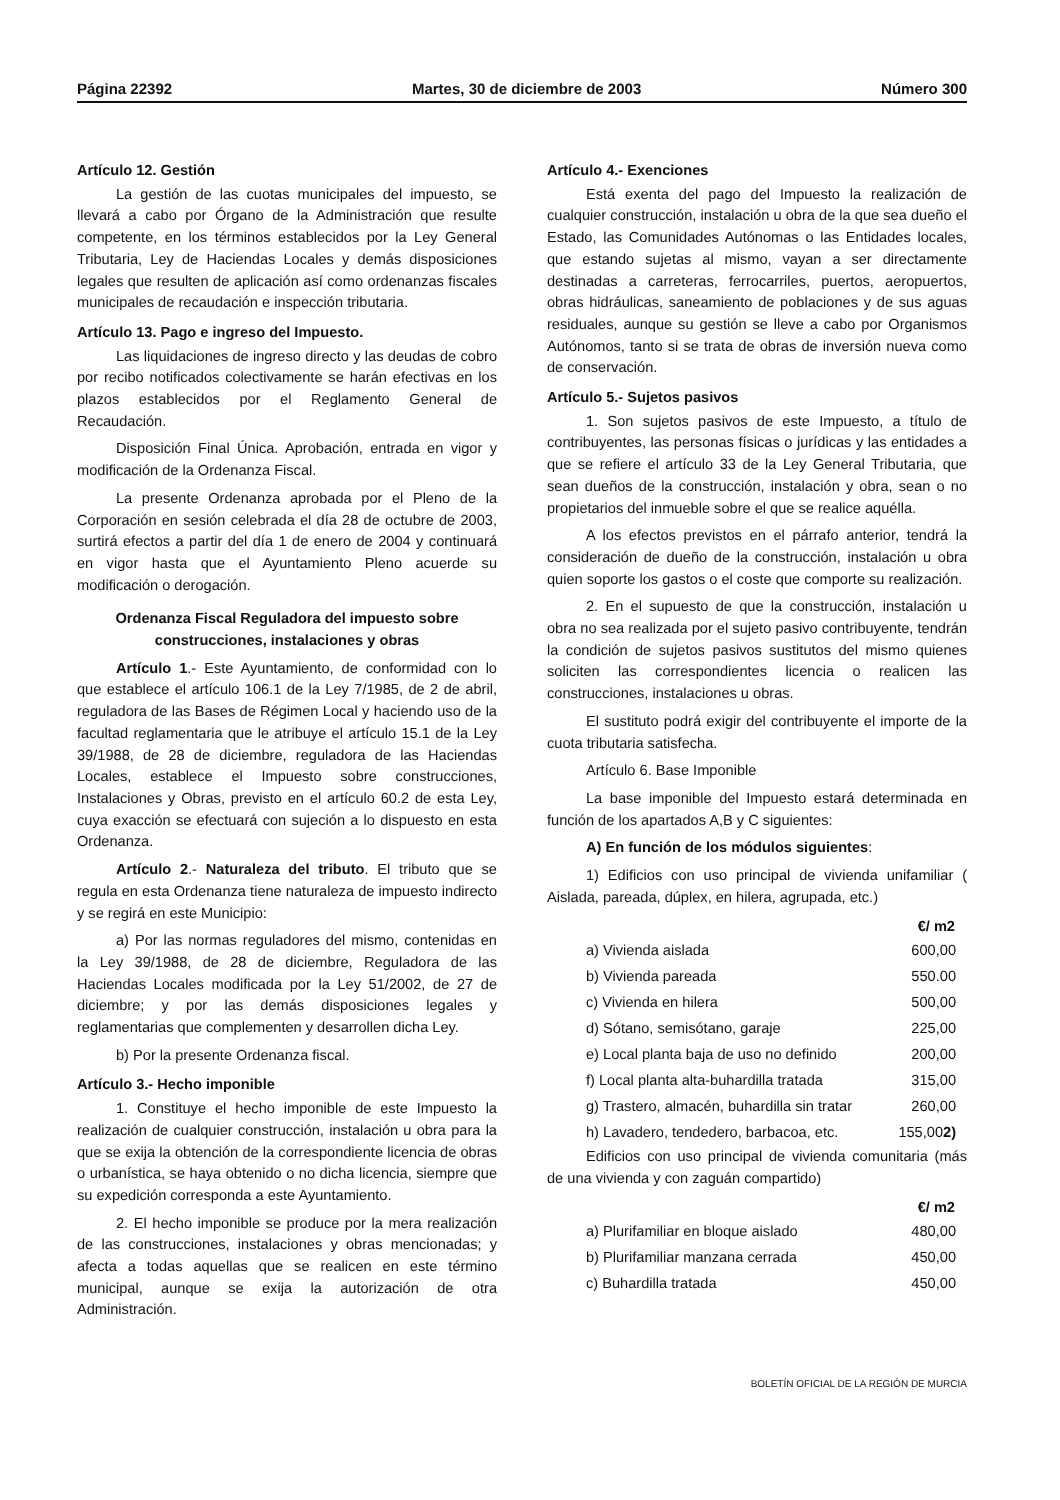Página 22392 Martes, 30 de diciembre de 2003 Número 300
Artículo 12. Gestión
La gestión de las cuotas municipales del impuesto, se llevará a cabo por Órgano de la Administración que resulte competente, en los términos establecidos por la Ley General Tributaria, Ley de Haciendas Locales y demás disposiciones legales que resulten de aplicación así como ordenanzas fiscales municipales de recaudación e inspección tributaria.
Artículo 13. Pago e ingreso del Impuesto.
Las liquidaciones de ingreso directo y las deudas de cobro por recibo notificados colectivamente se harán efectivas en los plazos establecidos por el Reglamento General de Recaudación.
Disposición Final Única. Aprobación, entrada en vigor y modificación de la Ordenanza Fiscal.
La presente Ordenanza aprobada por el Pleno de la Corporación en sesión celebrada el día 28 de octubre de 2003, surtirá efectos a partir del día 1 de enero de 2004 y continuará en vigor hasta que el Ayuntamiento Pleno acuerde su modificación o derogación.
Ordenanza Fiscal Reguladora del impuesto sobre construcciones, instalaciones y obras
Artículo 1.- Este Ayuntamiento, de conformidad con lo que establece el artículo 106.1 de la Ley 7/1985, de 2 de abril, reguladora de las Bases de Régimen Local y haciendo uso de la facultad reglamentaria que le atribuye el artículo 15.1 de la Ley 39/1988, de 28 de diciembre, reguladora de las Haciendas Locales, establece el Impuesto sobre construcciones, Instalaciones y Obras, previsto en el artículo 60.2 de esta Ley, cuya exacción se efectuará con sujeción a lo dispuesto en esta Ordenanza.
Artículo 2.- Naturaleza del tributo. El tributo que se regula en esta Ordenanza tiene naturaleza de impuesto indirecto y se regirá en este Municipio:
a) Por las normas reguladores del mismo, contenidas en la Ley 39/1988, de 28 de diciembre, Reguladora de las Haciendas Locales modificada por la Ley 51/2002, de 27 de diciembre; y por las demás disposiciones legales y reglamentarias que complementen y desarrollen dicha Ley.
b) Por la presente Ordenanza fiscal.
Artículo 3.- Hecho imponible
1. Constituye el hecho imponible de este Impuesto la realización de cualquier construcción, instalación u obra para la que se exija la obtención de la correspondiente licencia de obras o urbanística, se haya obtenido o no dicha licencia, siempre que su expedición corresponda a este Ayuntamiento.
2. El hecho imponible se produce por la mera realización de las construcciones, instalaciones y obras mencionadas; y afecta a todas aquellas que se realicen en este término municipal, aunque se exija la autorización de otra Administración.
Artículo 4.- Exenciones
Está exenta del pago del Impuesto la realización de cualquier construcción, instalación u obra de la que sea dueño el Estado, las Comunidades Autónomas o las Entidades locales, que estando sujetas al mismo, vayan a ser directamente destinadas a carreteras, ferrocarriles, puertos, aeropuertos, obras hidráulicas, saneamiento de poblaciones y de sus aguas residuales, aunque su gestión se lleve a cabo por Organismos Autónomos, tanto si se trata de obras de inversión nueva como de conservación.
Artículo 5.- Sujetos pasivos
1. Son sujetos pasivos de este Impuesto, a título de contribuyentes, las personas físicas o jurídicas y las entidades a que se refiere el artículo 33 de la Ley General Tributaria, que sean dueños de la construcción, instalación y obra, sean o no propietarios del inmueble sobre el que se realice aquélla.
A los efectos previstos en el párrafo anterior, tendrá la consideración de dueño de la construcción, instalación u obra quien soporte los gastos o el coste que comporte su realización.
2. En el supuesto de que la construcción, instalación u obra no sea realizada por el sujeto pasivo contribuyente, tendrán la condición de sujetos pasivos sustitutos del mismo quienes soliciten las correspondientes licencia o realicen las construcciones, instalaciones u obras.
El sustituto podrá exigir del contribuyente el importe de la cuota tributaria satisfecha.
Artículo 6. Base Imponible
La base imponible del Impuesto estará determinada en función de los apartados A,B y C siguientes:
A) En función de los módulos siguientes:
1) Edificios con uso principal de vivienda unifamiliar ( Aislada, pareada, dúplex, en hilera, agrupada, etc.)
| | €/ m2 |
| --- | --- |
| a) Vivienda aislada | 600,00 |
| b) Vivienda pareada | 550.00 |
| c) Vivienda en hilera | 500,00 |
| d) Sótano, semisótano, garaje | 225,00 |
| e) Local planta baja de uso no definido | 200,00 |
| f) Local planta alta-buhardilla tratada | 315,00 |
| g) Trastero, almacén, buhardilla sin tratar | 260,00 |
| h) Lavadero, tendedero, barbacoa, etc. | 155,00 2) |
Edificios con uso principal de vivienda comunitaria (más de una vivienda y con zaguán compartido)
| | €/ m2 |
| --- | --- |
| a) Plurifamiliar en bloque aislado | 480,00 |
| b) Plurifamiliar manzana cerrada | 450,00 |
| c) Buhardilla tratada | 450,00 |
BOLETÍN OFICIAL DE LA REGIÓN DE MURCIA